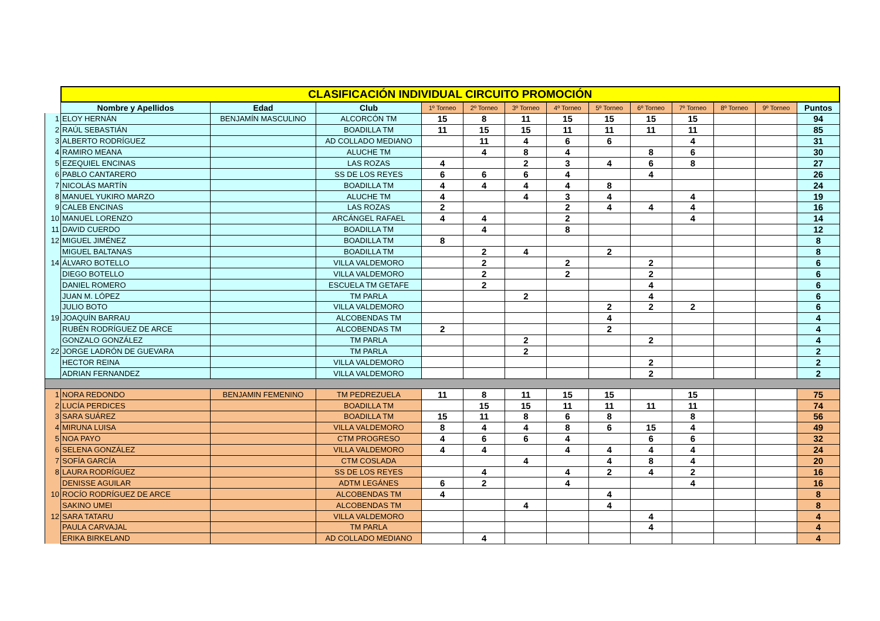| | CLASIFICACIÓN INDIVIDUAL CIRCUITO PROMOCIÓN | | | | | | | | | | | | |
| | Nombre y Apellidos | Edad | Club | 1º Torneo | 2º Torneo | 3º Torneo | 4º Torneo | 5º Torneo | 6º Torneo | 7º Torneo | 8º Torneo | 9º Torneo | Puntos |
| 1 | ELOY HERNÁN | BENJAMÍN MASCULINO | ALCORCÓN TM | 15 | 8 | 11 | 15 | 15 | 15 | 15 | | | 94 |
| 2 | RAÚL SEBASTIÁN | | BOADILLA TM | 11 | 15 | 15 | 11 | 11 | 11 | 11 | | | 85 |
| 3 | ALBERTO RODRÍGUEZ | | AD COLLADO MEDIANO | | 11 | 4 | 6 | 6 | | 4 | | | 31 |
| 4 | RAMIRO MEANA | | ALUCHE TM | | 4 | 8 | 4 | | 8 | 6 | | | 30 |
| 5 | EZEQUIEL ENCINAS | | LAS ROZAS | 4 | | 2 | 3 | 4 | 6 | 8 | | | 27 |
| 6 | PABLO CANTARERO | | SS DE LOS REYES | 6 | 6 | 6 | 4 | | 4 | | | | 26 |
| 7 | NICOLÁS MARTÍN | | BOADILLA TM | 4 | 4 | 4 | 4 | 8 | | | | | 24 |
| 8 | MANUEL YUKIRO MARZO | | ALUCHE TM | 4 | | 4 | 3 | 4 | | 4 | | | 19 |
| 9 | CALEB ENCINAS | | LAS ROZAS | 2 | | | 2 | 4 | 4 | 4 | | | 16 |
| 10 | MANUEL LORENZO | | ARCÁNGEL RAFAEL | 4 | 4 | | 2 | | | 4 | | | 14 |
| 11 | DAVID CUERDO | | BOADILLA TM | | 4 | | 8 | | | | | | 12 |
| 12 | MIGUEL JIMÉNEZ | | BOADILLA TM | 8 | | | | | | | | | 8 |
| | MIGUEL BALTANAS | | BOADILLA TM | | 2 | 4 | | 2 | | | | | 8 |
| 14 | ÁLVARO BOTELLO | | VILLA VALDEMORO | | 2 | | 2 | | 2 | | | | 6 |
| | DIEGO BOTELLO | | VILLA VALDEMORO | | 2 | | 2 | | 2 | | | | 6 |
| | DANIEL ROMERO | | ESCUELA TM GETAFE | | 2 | | | | 4 | | | | 6 |
| | JUAN M. LÓPEZ | | TM PARLA | | | 2 | | | 4 | | | | 6 |
| | JULIO BOTO | | VILLA VALDEMORO | | | | | 2 | 2 | 2 | | | 6 |
| 19 | JOAQUÍN BARRAU | | ALCOBENDAS TM | | | | | 4 | | | | | 4 |
| | RUBÉN RODRÍGUEZ DE ARCE | | ALCOBENDAS TM | 2 | | | | 2 | | | | | 4 |
| | GONZALO GONZÁLEZ | | TM PARLA | | | 2 | | | 2 | | | | 4 |
| 22 | JORGE LADRÓN DE GUEVARA | | TM PARLA | | | 2 | | | | | | | 2 |
| | HECTOR REINA | | VILLA VALDEMORO | | | | | | 2 | | | | 2 |
| | ADRIAN FERNANDEZ | | VILLA VALDEMORO | | | | | | 2 | | | | 2 |
| 1 | NORA REDONDO | BENJAMIN FEMENINO | TM PEDREZUELA | 11 | 8 | 11 | 15 | 15 | | 15 | | | 75 |
| 2 | LUCÍA PERDICES | | BOADILLA TM | | 15 | 15 | 11 | 11 | 11 | 11 | | | 74 |
| 3 | SARA SUÁREZ | | BOADILLA TM | 15 | 11 | 8 | 6 | 8 | | 8 | | | 56 |
| 4 | MIRUNA LUISA | | VILLA VALDEMORO | 8 | 4 | 4 | 8 | 6 | 15 | 4 | | | 49 |
| 5 | NOA PAYO | | CTM PROGRESO | 4 | 6 | 6 | 4 | | 6 | 6 | | | 32 |
| 6 | SELENA GONZÁLEZ | | VILLA VALDEMORO | 4 | 4 | | 4 | 4 | 4 | 4 | | | 24 |
| 7 | SOFÍA GARCÍA | | CTM COSLADA | | | 4 | | 4 | 8 | 4 | | | 20 |
| 8 | LAURA RODRÍGUEZ | | SS DE LOS REYES | | 4 | | 4 | 2 | 4 | 2 | | | 16 |
| | DENISSE AGUILAR | | ADTM LEGÁNES | 6 | 2 | | 4 | | | 4 | | | 16 |
| 10 | ROCÍO RODRÍGUEZ DE ARCE | | ALCOBENDAS TM | 4 | | | | 4 | | | | | 8 |
| | SAKINO UMEI | | ALCOBENDAS TM | | | 4 | | 4 | | | | | 8 |
| 12 | SARA TATARU | | VILLA VALDEMORO | | | | | | 4 | | | | 4 |
| | PAULA CARVAJAL | | TM PARLA | | | | | | 4 | | | | 4 |
| | ERIKA BIRKELAND | | AD COLLADO MEDIANO | | 4 | | | | | | | | 4 |